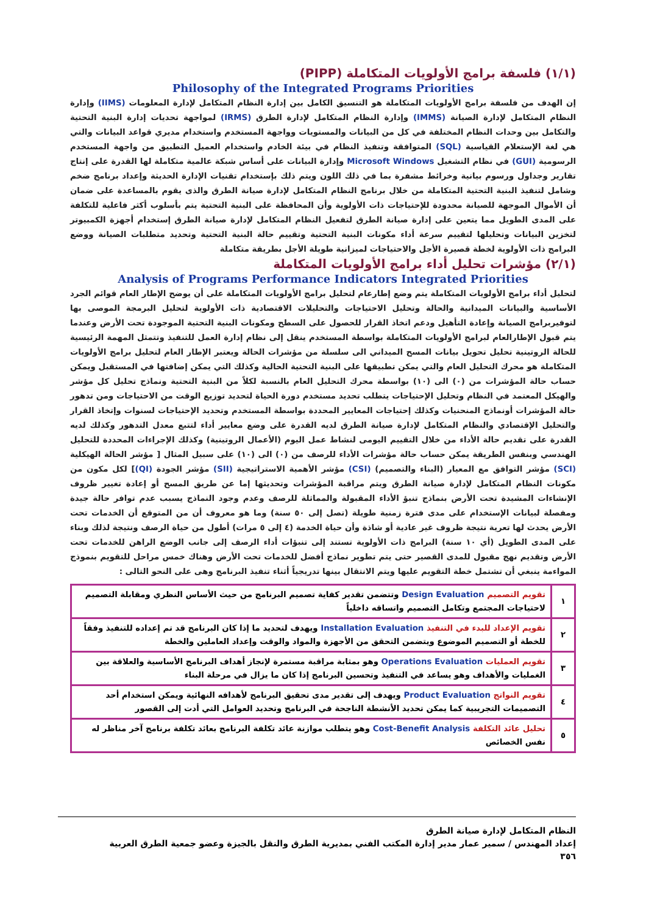(١/١) فلسفة برامج الأولويات المتكاملة (PIPP)
Philosophy of the Integrated Programs Priorities
إن الهدف من فلسفة برامج الأولويات المتكاملة هو التنسيق الكامل بين إدارة النظام المتكامل لإدارة المعلومات (IIMS) وإدارة النظام المتكامل لإدارة الصيانة (IMMS) وإدارة النظام المتكامل لإدارة الطرق (IRMS) لمواجهة تحديات إدارة البنية التحتية والتكامل بين وحدات النظام المختلفة في كل من البيانات والمستويات وواجهة المستخدم واستخدام مديري قواعد البيانات والتي هي لغة الإستعلام القياسية (SQL) المتوافقة وتنفيذ النظام في بيئة الخادم واستخدام العميل التطبيق من واجهة المستخدم الرسومية (GUI) في نظام التشغيل Microsoft Windows وإدارة البيانات على أساس شبكة عالمية متكاملة لها القدرة على إنتاج تقارير وجداول ورسوم بيانية وخرائط مشفرة بما في ذلك اللون ويتم ذلك بإستخدام تقنيات الإدارة الحديثة وإعداد برنامج ضخم وشامل لتنفيذ البنية التحتية المتكاملة من خلال برنامج النظام المتكامل لإدارة صيانة الطرق والذى يقوم بالمساعدة على ضمان أن الأموال الموجهة للصيانة محدودة للإحتياجات ذات الأولوية وأن المحافظة على البنية التحتية يتم بأسلوب أكثر فاعلية للتكلفة على المدى الطويل مما يتعين على إدارة صيانة الطرق لتفعيل النظام المتكامل لإدارة صيانة الطرق إستخدام أجهزة الكمبيوتر لتخزين البيانات وتحليلها لتقييم سرعة أداء مكونات البنية التحتية وتقييم حالة البنية التحتية وتحديد متطلبات الصيانة ووضع البرامج ذات الأولوية لخطة قصيرة الأجل والاحتياجات لميزانية طويلة الأجل بطريقة متكاملة
(٢/١) مؤشرات تحليل أداء برامج الأولويات المتكاملة
Analysis of Programs Performance Indicators Integrated Priorities
لتحليل أداء برامج الأولويات المتكاملة يتم وضع إطارعام لتحليل برامج الأولويات المتكاملة على أن يوضح الإطار العام قوائم الجرد الأساسية والبيانات الميدانية والحالة وتحليل الاحتياجات والتحليلات الاقتصادية ذات الأولوية لتحليل البرمجة الموصى بها لتوفيربرامج الصيانة وإعادة التأهيل ودعم اتخاذ القرار للحصول على السطح ومكونات البنية التحتية الموجودة تحت الأرض وعندما يتم قبول الإطارالعام لبرامج الأولويات المتكاملة بواسطة المستخدم ينقل إلى نظام إدارة العمل للتنفيذ وتتمثل المهمة الرئيسية للحالة الروتينية تحليل تحويل بيانات المسح الميداني الى سلسلة من مؤشرات الحالة ويعتبر الإطار العام لتحليل برامج الأولويات المتكاملة هو محرك التحليل العام والتي يمكن تطبيقها على البنية التحتية الحالية وكذلك التي يمكن إضافتها في المستقبل ويمكن حساب حالة المؤشرات من (٠) الى (١٠) بواسطة محرك التحليل العام بالنسبة لكلاً من البنية التحتية ونماذج تحليل كل مؤشر والهيكل المعتمد في النظام وتحليل الإحتياجات يتطلب تحديد مستخدم دورة الحياة لتحديد توزيع الوقت من الاحتياجات ومن تدهور حالة المؤشرات أونماذج المنحنيات وكذلك إحتياجات المعايير المحددة بواسطة المستخدم وتحديد الإحتياجات لسنوات وإتخاذ القرار والتحليل الإقتصادي والنظام المتكامل لإدارة صيانة الطرق لديه القدرة على وضع معايير أداء لتتبع معدل التدهور وكذلك لديه القدرة على تقديم حالة الأداء من خلال التقييم اليومى لنشاط عمل اليوم (الأعمال الروتينية) وكذلك الإجراءات المحددة للتحليل الهندسي وبنفس الطريقة يمكن حساب حالة مؤشرات الأداء للرصف من (٠) الى (١٠) على سبيل المثال [ مؤشر الحالة الهيكلية (SCI) مؤشر التوافق مع المعيار (البناء والتصميم) (CSI) مؤشر الأهمية الاستراتيجية (SII) مؤشر الجودة (QI)] لكل مكون من مكونات النظام المتكامل لإدارة صيانة الطرق ويتم مراقبة المؤشرات وتحديثها إما عن طريق المسح أو إعادة تغيير ظروف الإنشاءات المشيدة تحت الأرض بنماذج تنبؤ الأداء المقبولة والمماثلة للرصف وعدم وجود النماذج يسبب عدم توافر حالة جيدة ومفصلة لبيانات الإستخدام على مدى فترة زمنية طويلة (تصل إلى ٥٠ سنة) وما هو معروف أن من المتوقع أن الخدمات تحت الأرض يحدث لها تعرية نتيجة ظروف غير عادية أو شاذة وأن حياة الخدمة (٤ إلى ٥ مرات) أطول من حياة الرصف ونتيجة لذلك وبناء على المدى الطويل (أي ١٠ سنة) البرامج ذات الأولوية تستند إلى تنبؤات أداء الرصف إلى جانب الوضع الراهن للخدمات تحت الأرض وتقديم نهج مقبول للمدى القصير حتى يتم تطوير نماذج أفضل للخدمات تحت الأرض وهناك خمس مراحل للتقويم بنموذج المواءمة ينبغي أن تشتمل خطة التقويم عليها ويتم الانتقال بينها تدريجياً أثناء تنفيذ البرنامج وهى على النحو التالى :
| ١ | تقويم التصميم Design Evaluation وتتضمن تقدير كفاية تصميم البرنامج من حيث الأساس النظري ومقابلة التصميم لاحتياجات المجتمع وتكامل التصميم واتساقه داخلياً |
| ٢ | تقويم الإعداد للبدء في التنفيذ Installation Evaluation ويهدف لتحديد ما إذا كان البرنامج قد تم إعداده للتنفيذ وفقاً للخطة أو التصميم الموضوع ويتضمن التحقق من الأجهزة والمواد والوقت وإعداد العاملين والخطة |
| ٣ | تقويم العمليات Operations Evaluation وهو بمثابة مراقبة مستمرة لإنجاز أهداف البرنامج الأساسية والعلاقة بين الغمليات والأهداف وهو يساعد في التنفيذ وتحسين البرنامج إذا كان ما يزال في مرحلة البناء |
| ٤ | تقويم النواتج Product Evaluation ويهدف إلى تقدير مدى تحقيق البرنامج لأهدافه النهائية ويمكن استخدام أحد التصميمات التجريبية كما يمكن تحديد الأنشطة الناجحة في البرنامج وتحديد العوامل التي أدت إلى القصور |
| ٥ | تحليل عائد التكلفة Cost-Benefit Analysis وهو يتطلب موازنة عائد تكلفة البرنامج بعائد تكلفة برنامج آخر مناظر له نفس الخصائص |
النظام المتكامل لإدارة صيانة الطرق
إعداد المهندس / سمير عمار مدير إدارة المكتب الفني بمديرية الطرق والنقل بالجيزة وعضو جمعية الطرق العربية
٣٥٦